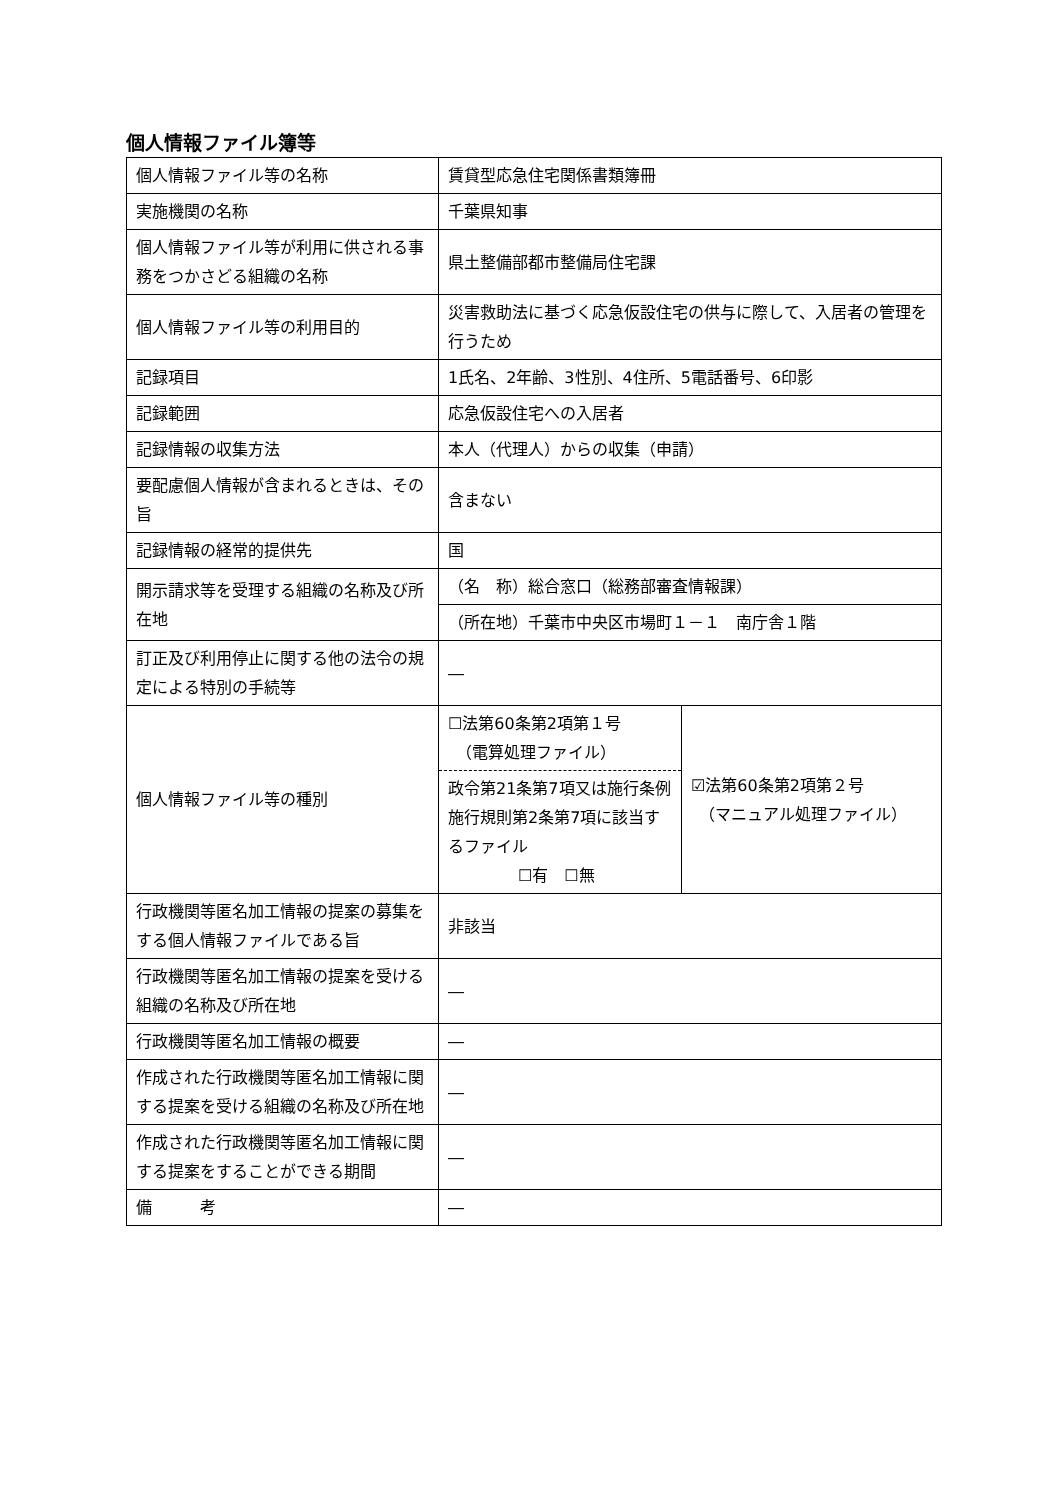個人情報ファイル簿等
| 個人情報ファイル等の名称 | 賃貸型応急住宅関係書類簿冊 | |
| 実施機関の名称 | 千葉県知事 | |
| 個人情報ファイル等が利用に供される事務をつかさどる組織の名称 | 県土整備部都市整備局住宅課 | |
| 個人情報ファイル等の利用目的 | 災害救助法に基づく応急仮設住宅の供与に際して、入居者の管理を行うため | |
| 記録項目 | 1氏名、2年齢、3性別、4住所、5電話番号、6印影 | |
| 記録範囲 | 応急仮設住宅への入居者 | |
| 記録情報の収集方法 | 本人（代理人）からの収集（申請） | |
| 要配慮個人情報が含まれるときは、その旨 | 含まない | |
| 記録情報の経常的提供先 | 国 | |
| 開示請求等を受理する組織の名称及び所在地 | （名 称）総合窓口（総務部審査情報課） | |
| | （所在地）千葉市中央区市場町１－１ 南庁舎１階 | |
| 訂正及び利用停止に関する他の法令の規定による特別の手続等 | ― | |
| 個人情報ファイル等の種別 | ☐法第60条第2項第１号 （電算処理ファイル） 政令第21条第7項又は施行条例施行規則第2条第7項に該当するファイル ☐有 ☐無 | ☑法第60条第2項第２号 （マニュアル処理ファイル） |
| 行政機関等匿名加工情報の提案の募集をする個人情報ファイルである旨 | 非該当 | |
| 行政機関等匿名加工情報の提案を受ける組織の名称及び所在地 | ― | |
| 行政機関等匿名加工情報の概要 | ― | |
| 作成された行政機関等匿名加工情報に関する提案を受ける組織の名称及び所在地 | ― | |
| 作成された行政機関等匿名加工情報に関する提案をすることができる期間 | ― | |
| 備 考 | ― | |